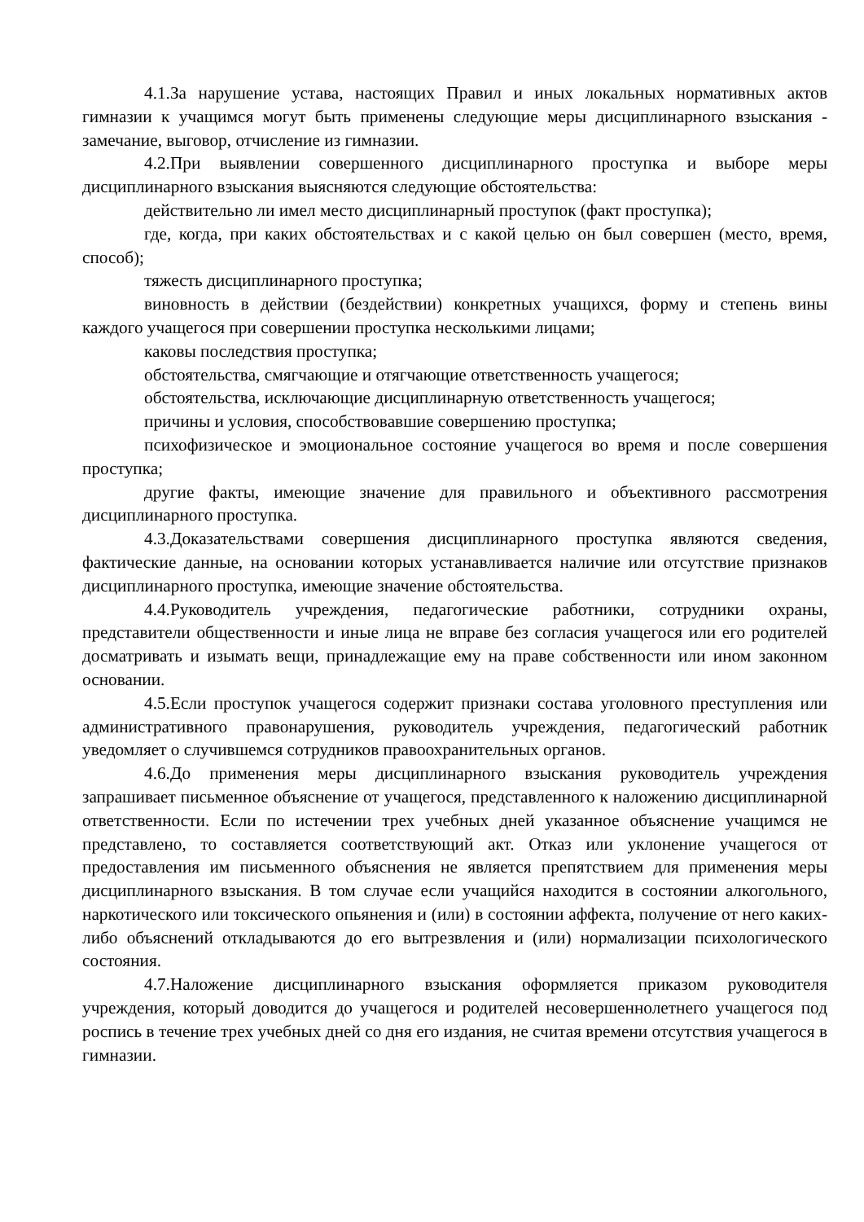4.1.За нарушение устава, настоящих Правил и иных локальных нормативных актов гимназии к учащимся могут быть применены следующие меры дисциплинарного взыскания - замечание, выговор, отчисление из гимназии.
4.2.При выявлении совершенного дисциплинарного проступка и выборе меры дисциплинарного взыскания выясняются следующие обстоятельства:
действительно ли имел место дисциплинарный проступок (факт проступка);
где, когда, при каких обстоятельствах и с какой целью он был совершен (место, время, способ);
тяжесть дисциплинарного проступка;
виновность в действии (бездействии) конкретных учащихся, форму и степень вины каждого учащегося при совершении проступка несколькими лицами;
каковы последствия проступка;
обстоятельства, смягчающие и отягчающие ответственность учащегося;
обстоятельства, исключающие дисциплинарную ответственность учащегося;
причины и условия, способствовавшие совершению проступка;
психофизическое и эмоциональное состояние учащегося во время и после совершения проступка;
другие факты, имеющие значение для правильного и объективного рассмотрения дисциплинарного проступка.
4.3.Доказательствами совершения дисциплинарного проступка являются сведения, фактические данные, на основании которых устанавливается наличие или отсутствие признаков дисциплинарного проступка, имеющие значение обстоятельства.
4.4.Руководитель учреждения, педагогические работники, сотрудники охраны, представители общественности и иные лица не вправе без согласия учащегося или его родителей досматривать и изымать вещи, принадлежащие ему на праве собственности или ином законном основании.
4.5.Если проступок учащегося содержит признаки состава уголовного преступления или административного правонарушения, руководитель учреждения, педагогический работник уведомляет о случившемся сотрудников правоохранительных органов.
4.6.До применения меры дисциплинарного взыскания руководитель учреждения запрашивает письменное объяснение от учащегося, представленного к наложению дисциплинарной ответственности. Если по истечении трех учебных дней указанное объяснение учащимся не представлено, то составляется соответствующий акт. Отказ или уклонение учащегося от предоставления им письменного объяснения не является препятствием для применения меры дисциплинарного взыскания. В том случае если учащийся находится в состоянии алкогольного, наркотического или токсического опьянения и (или) в состоянии аффекта, получение от него каких-либо объяснений откладываются до его вытрезвления и (или) нормализации психологического состояния.
4.7.Наложение дисциплинарного взыскания оформляется приказом руководителя учреждения, который доводится до учащегося и родителей несовершеннолетнего учащегося под роспись в течение трех учебных дней со дня его издания, не считая времени отсутствия учащегося в гимназии.